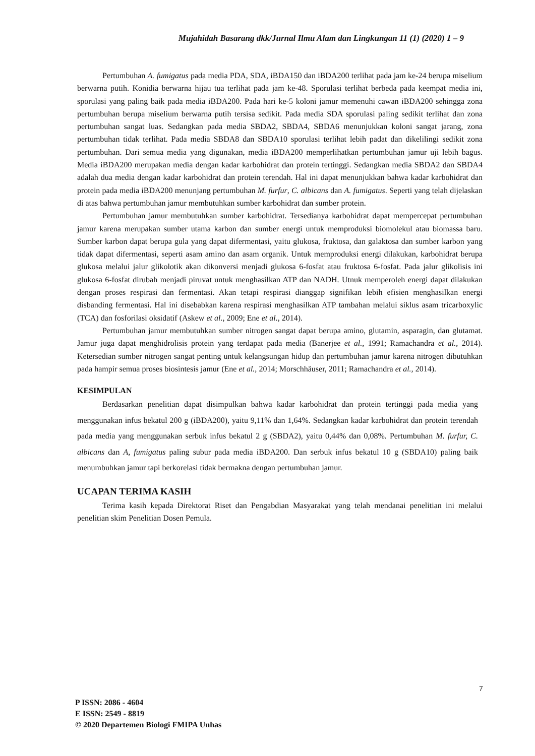Mujahidah Basarang dkk/Jurnal Ilmu Alam dan Lingkungan 11 (1) (2020) 1 – 9
Pertumbuhan A. fumigatus pada media PDA, SDA, iBDA150 dan iBDA200 terlihat pada jam ke-24 berupa miselium berwarna putih. Konidia berwarna hijau tua terlihat pada jam ke-48. Sporulasi terlihat berbeda pada keempat media ini, sporulasi yang paling baik pada media iBDA200. Pada hari ke-5 koloni jamur memenuhi cawan iBDA200 sehingga zona pertumbuhan berupa miselium berwarna putih tersisa sedikit. Pada media SDA sporulasi paling sedikit terlihat dan zona pertumbuhan sangat luas. Sedangkan pada media SBDA2, SBDA4, SBDA6 menunjukkan koloni sangat jarang, zona pertumbuhan tidak terlihat. Pada media SBDA8 dan SBDA10 sporulasi terlihat lebih padat dan dikelilingi sedikit zona pertumbuhan. Dari semua media yang digunakan, media iBDA200 memperlihatkan pertumbuhan jamur uji lebih bagus. Media iBDA200 merupakan media dengan kadar karbohidrat dan protein tertinggi. Sedangkan media SBDA2 dan SBDA4 adalah dua media dengan kadar karbohidrat dan protein terendah. Hal ini dapat menunjukkan bahwa kadar karbohidrat dan protein pada media iBDA200 menunjang pertumbuhan M. furfur, C. albicans dan A. fumigatus. Seperti yang telah dijelaskan di atas bahwa pertumbuhan jamur membutuhkan sumber karbohidrat dan sumber protein.
Pertumbuhan jamur membutuhkan sumber karbohidrat. Tersedianya karbohidrat dapat mempercepat pertumbuhan jamur karena merupakan sumber utama karbon dan sumber energi untuk memproduksi biomolekul atau biomassa baru. Sumber karbon dapat berupa gula yang dapat difermentasi, yaitu glukosa, fruktosa, dan galaktosa dan sumber karbon yang tidak dapat difermentasi, seperti asam amino dan asam organik. Untuk memproduksi energi dilakukan, karbohidrat berupa glukosa melalui jalur glikolotik akan dikonversi menjadi glukosa 6-fosfat atau fruktosa 6-fosfat. Pada jalur glikolisis ini glukosa 6-fosfat dirubah menjadi piruvat untuk menghasilkan ATP dan NADH. Utnuk memperoleh energi dapat dilakukan dengan proses respirasi dan fermentasi. Akan tetapi respirasi dianggap signifikan lebih efisien menghasilkan energi disbanding fermentasi. Hal ini disebabkan karena respirasi menghasilkan ATP tambahan melalui siklus asam tricarboxylic (TCA) dan fosforilasi oksidatif (Askew et al., 2009; Ene et al., 2014).
Pertumbuhan jamur membutuhkan sumber nitrogen sangat dapat berupa amino, glutamin, asparagin, dan glutamat. Jamur juga dapat menghidrolisis protein yang terdapat pada media (Banerjee et al., 1991; Ramachandra et al., 2014). Ketersedian sumber nitrogen sangat penting untuk kelangsungan hidup dan pertumbuhan jamur karena nitrogen dibutuhkan pada hampir semua proses biosintesis jamur (Ene et al., 2014; Morschhäuser, 2011; Ramachandra et al., 2014).
KESIMPULAN
Berdasarkan penelitian dapat disimpulkan bahwa kadar karbohidrat dan protein tertinggi pada media yang menggunakan infus bekatul 200 g (iBDA200), yaitu 9,11% dan 1,64%. Sedangkan kadar karbohidrat dan protein terendah pada media yang menggunakan serbuk infus bekatul 2 g (SBDA2), yaitu 0,44% dan 0,08%. Pertumbuhan M. furfur, C. albicans dan A, fumigatus paling subur pada media iBDA200. Dan serbuk infus bekatul 10 g (SBDA10) paling baik menumbuhkan jamur tapi berkorelasi tidak bermakna dengan pertumbuhan jamur.
UCAPAN TERIMA KASIH
Terima kasih kepada Direktorat Riset dan Pengabdian Masyarakat yang telah mendanai penelitian ini melalui penelitian skim Penelitian Dosen Pemula.
7
P ISSN: 2086 - 4604
E ISSN: 2549 - 8819
© 2020 Departemen Biologi FMIPA Unhas